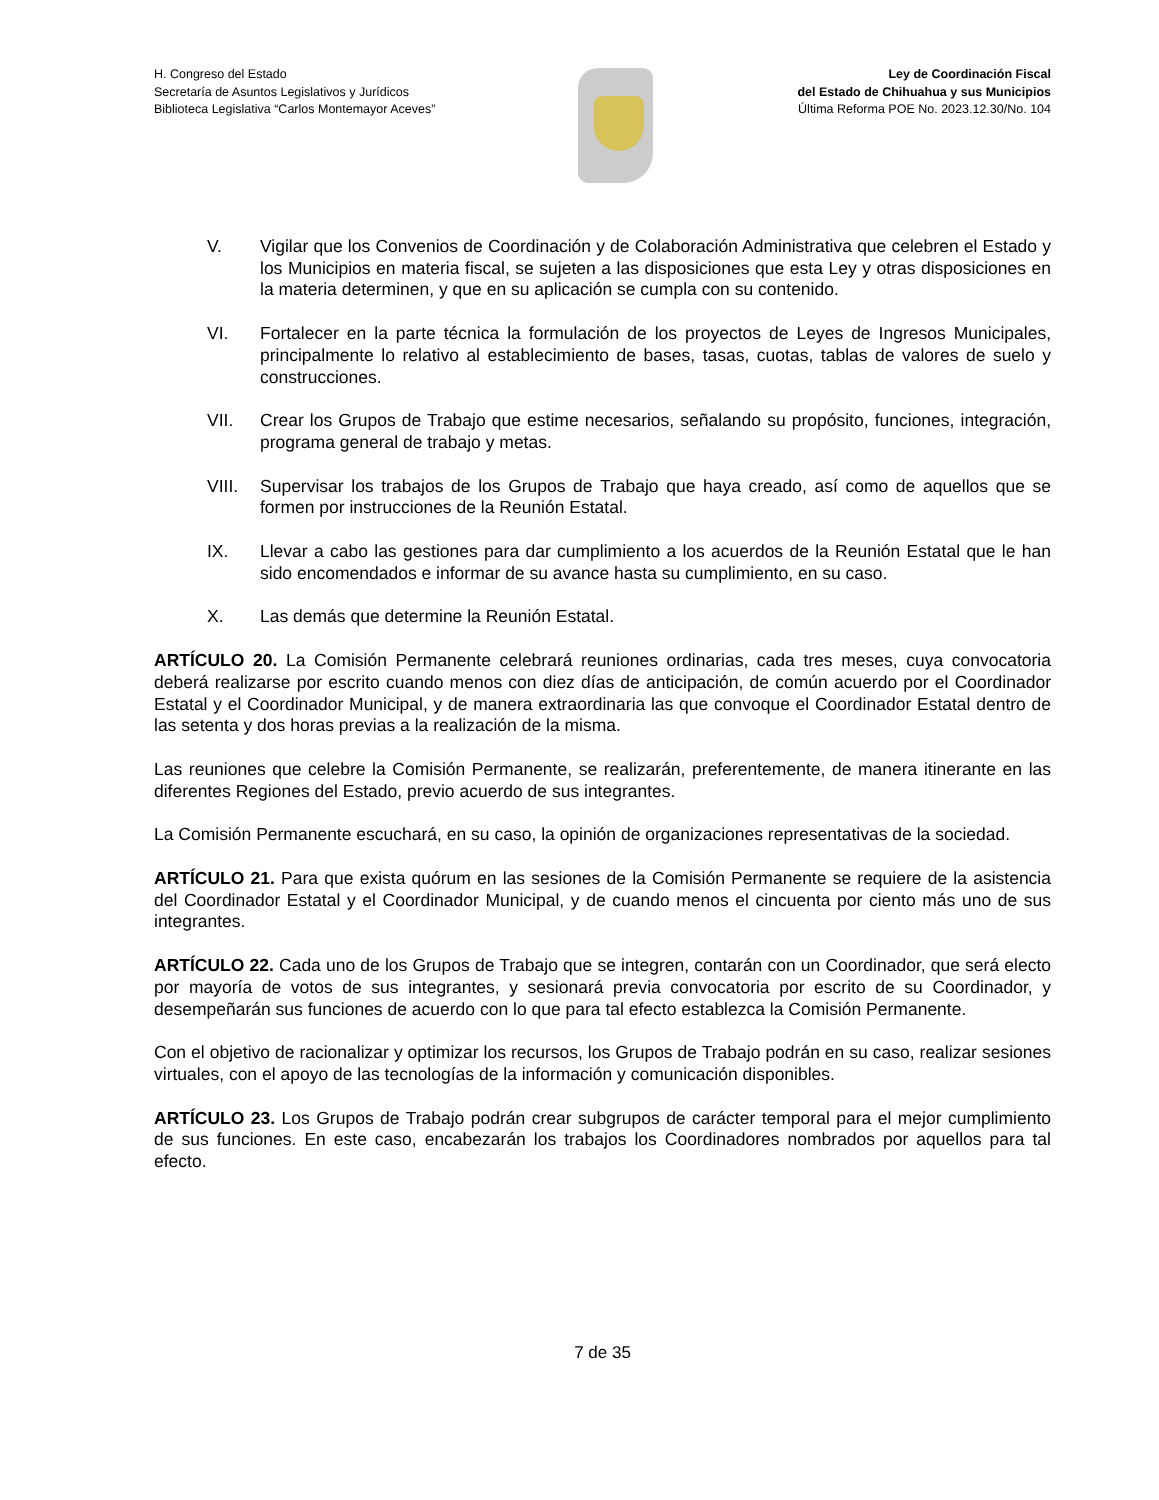H. Congreso del Estado
Secretaría de Asuntos Legislativos y Jurídicos
Biblioteca Legislativa “Carlos Montemayor Aceves”
Ley de Coordinación Fiscal
del Estado de Chihuahua y sus Municipios
Última Reforma POE No. 2023.12.30/No. 104
V. Vigilar que los Convenios de Coordinación y de Colaboración Administrativa que celebren el Estado y los Municipios en materia fiscal, se sujeten a las disposiciones que esta Ley y otras disposiciones en la materia determinen, y que en su aplicación se cumpla con su contenido.
VI. Fortalecer en la parte técnica la formulación de los proyectos de Leyes de Ingresos Municipales, principalmente lo relativo al establecimiento de bases, tasas, cuotas, tablas de valores de suelo y construcciones.
VII. Crear los Grupos de Trabajo que estime necesarios, señalando su propósito, funciones, integración, programa general de trabajo y metas.
VIII. Supervisar los trabajos de los Grupos de Trabajo que haya creado, así como de aquellos que se formen por instrucciones de la Reunión Estatal.
IX. Llevar a cabo las gestiones para dar cumplimiento a los acuerdos de la Reunión Estatal que le han sido encomendados e informar de su avance hasta su cumplimiento, en su caso.
X. Las demás que determine la Reunión Estatal.
ARTÍCULO 20. La Comisión Permanente celebrará reuniones ordinarias, cada tres meses, cuya convocatoria deberá realizarse por escrito cuando menos con diez días de anticipación, de común acuerdo por el Coordinador Estatal y el Coordinador Municipal, y de manera extraordinaria las que convoque el Coordinador Estatal dentro de las setenta y dos horas previas a la realización de la misma.
Las reuniones que celebre la Comisión Permanente, se realizarán, preferentemente, de manera itinerante en las diferentes Regiones del Estado, previo acuerdo de sus integrantes.
La Comisión Permanente escuchará, en su caso, la opinión de organizaciones representativas de la sociedad.
ARTÍCULO 21. Para que exista quórum en las sesiones de la Comisión Permanente se requiere de la asistencia del Coordinador Estatal y el Coordinador Municipal, y de cuando menos el cincuenta por ciento más uno de sus integrantes.
ARTÍCULO 22. Cada uno de los Grupos de Trabajo que se integren, contarán con un Coordinador, que será electo por mayoría de votos de sus integrantes, y sesionará previa convocatoria por escrito de su Coordinador, y desempeñarán sus funciones de acuerdo con lo que para tal efecto establezca la Comisión Permanente.
Con el objetivo de racionalizar y optimizar los recursos, los Grupos de Trabajo podrán en su caso, realizar sesiones virtuales, con el apoyo de las tecnologías de la información y comunicación disponibles.
ARTÍCULO 23. Los Grupos de Trabajo podrán crear subgrupos de carácter temporal para el mejor cumplimiento de sus funciones. En este caso, encabezarán los trabajos los Coordinadores nombrados por aquellos para tal efecto.
7 de 35